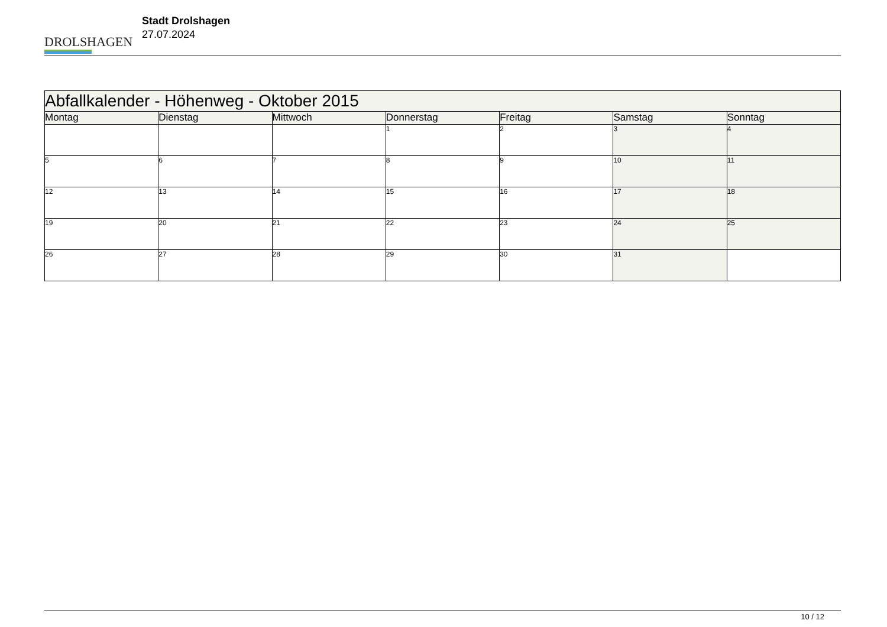DROLSHAGEN
Stadt Drolshagen
27.07.2024
| Abfallkalender - Höhenweg - Oktober 2015 | | | | | | |
| Montag | Dienstag | Mittwoch | Donnerstag | Freitag | Samstag | Sonntag |
| | | | 1 | 2 | 3 | 4 |
| 5 | 6 | 7 | 8 | 9 | 10 | 11 |
| 12 | 13 | 14 | 15 | 16 | 17 | 18 |
| 19 | 20 | 21 | 22 | 23 | 24 | 25 |
| 26 | 27 | 28 | 29 | 30 | 31 | |
10 / 12